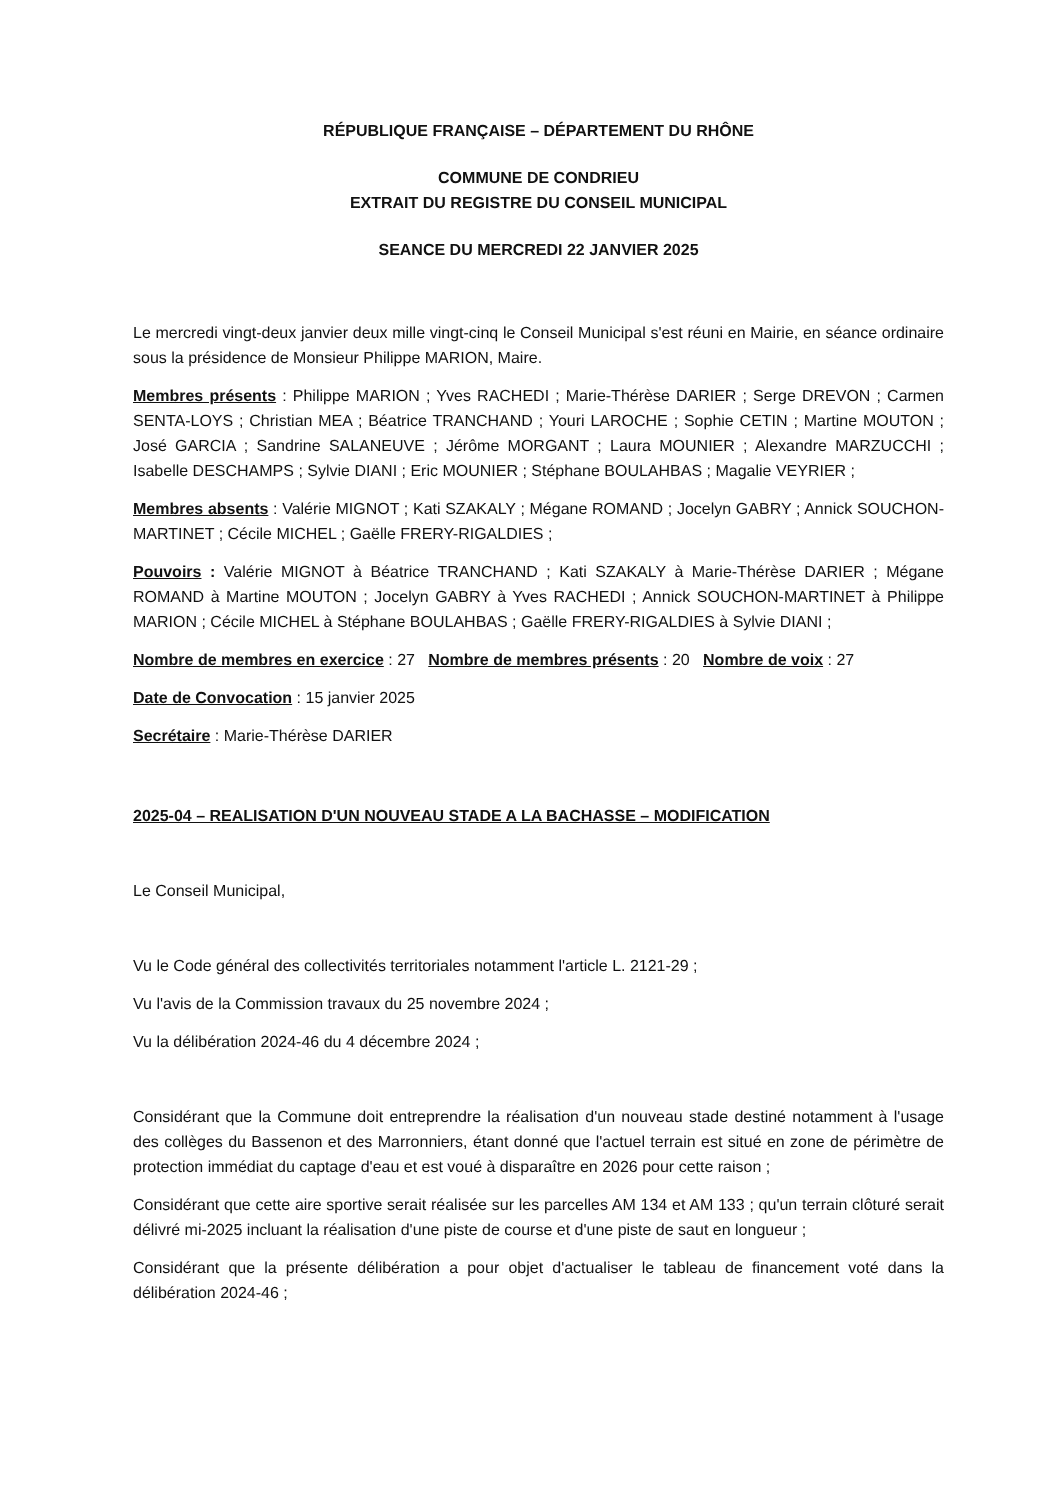RÉPUBLIQUE FRANÇAISE – DÉPARTEMENT DU RHÔNE
COMMUNE DE CONDRIEU
EXTRAIT DU REGISTRE DU CONSEIL MUNICIPAL
SEANCE DU MERCREDI 22 JANVIER 2025
Le mercredi vingt-deux janvier deux mille vingt-cinq le Conseil Municipal s'est réuni en Mairie, en séance ordinaire sous la présidence de Monsieur Philippe MARION, Maire.
Membres présents : Philippe MARION ; Yves RACHEDI ; Marie-Thérèse DARIER ; Serge DREVON ; Carmen SENTA-LOYS ; Christian MEA ; Béatrice TRANCHAND ; Youri LAROCHE ; Sophie CETIN ; Martine MOUTON ; José GARCIA ; Sandrine SALANEUVE ; Jérôme MORGANT ; Laura MOUNIER ; Alexandre MARZUCCHI ; Isabelle DESCHAMPS ; Sylvie DIANI ; Eric MOUNIER ; Stéphane BOULAHBAS ; Magalie VEYRIER ;
Membres absents : Valérie MIGNOT ; Kati SZAKALY ; Mégane ROMAND ; Jocelyn GABRY ; Annick SOUCHON-MARTINET ; Cécile MICHEL ; Gaëlle FRERY-RIGALDIES ;
Pouvoirs : Valérie MIGNOT à Béatrice TRANCHAND ; Kati SZAKALY à Marie-Thérèse DARIER ; Mégane ROMAND à Martine MOUTON ; Jocelyn GABRY à Yves RACHEDI ; Annick SOUCHON-MARTINET à Philippe MARION ; Cécile MICHEL à Stéphane BOULAHBAS ; Gaëlle FRERY-RIGALDIES à Sylvie DIANI ;
Nombre de membres en exercice : 27 Nombre de membres présents : 20 Nombre de voix : 27
Date de Convocation : 15 janvier 2025
Secrétaire : Marie-Thérèse DARIER
2025-04 – REALISATION D'UN NOUVEAU STADE A LA BACHASSE – MODIFICATION
Le Conseil Municipal,
Vu le Code général des collectivités territoriales notamment l'article L. 2121-29 ;
Vu l'avis de la Commission travaux du 25 novembre 2024 ;
Vu la délibération 2024-46 du 4 décembre 2024 ;
Considérant que la Commune doit entreprendre la réalisation d'un nouveau stade destiné notamment à l'usage des collèges du Bassenon et des Marronniers, étant donné que l'actuel terrain est situé en zone de périmètre de protection immédiat du captage d'eau et est voué à disparaître en 2026 pour cette raison ;
Considérant que cette aire sportive serait réalisée sur les parcelles AM 134 et AM 133 ; qu'un terrain clôturé serait délivré mi-2025 incluant la réalisation d'une piste de course et d'une piste de saut en longueur ;
Considérant que la présente délibération a pour objet d'actualiser le tableau de financement voté dans la délibération 2024-46 ;